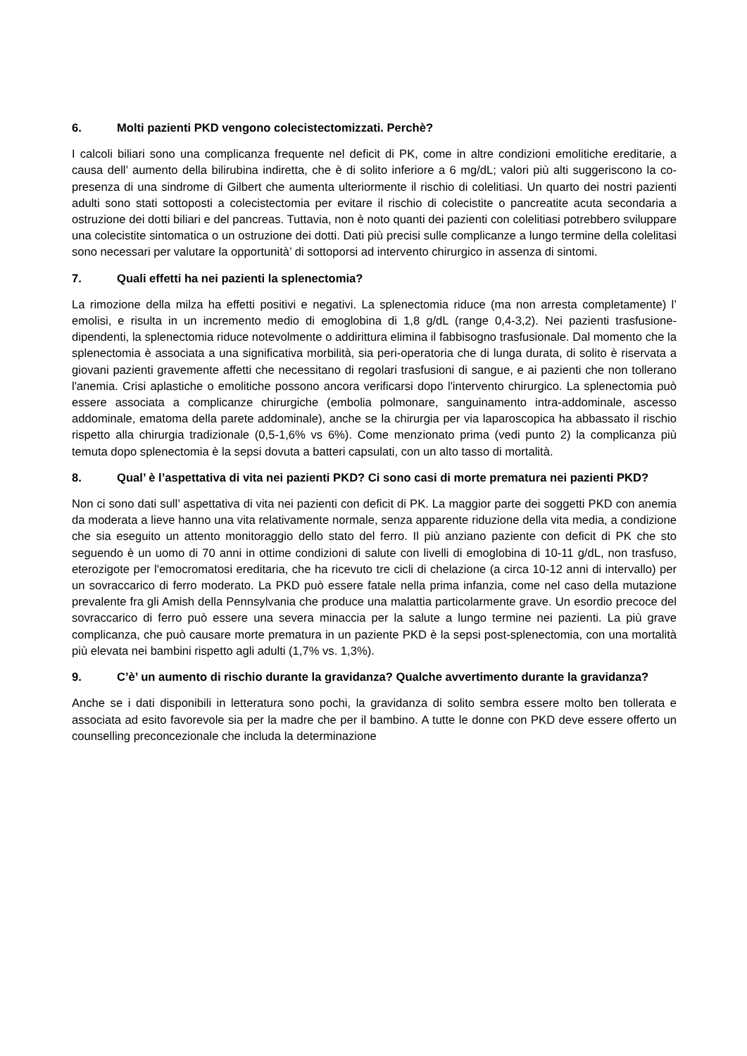6. Molti pazienti PKD vengono colecistectomizzati. Perchè?
I calcoli biliari sono una complicanza frequente nel deficit di PK, come in altre condizioni emolitiche ereditarie, a causa dell’ aumento della bilirubina indiretta, che è di solito inferiore a 6 mg/dL; valori più alti suggeriscono la co-presenza di una sindrome di Gilbert che aumenta ulteriormente il rischio di colelitiasi. Un quarto dei nostri pazienti adulti sono stati sottoposti a colecistectomia per evitare il rischio di colecistite o pancreatite acuta secondaria a ostruzione dei dotti biliari e del pancreas. Tuttavia, non è noto quanti dei pazienti con colelitiasi potrebbero sviluppare una colecistite sintomatica o un ostruzione dei dotti. Dati più precisi sulle complicanze a lungo termine della colelitasi sono necessari per valutare la opportunità’ di sottoporsi ad intervento chirurgico in assenza di sintomi.
7. Quali effetti ha nei pazienti la splenectomia?
La rimozione della milza ha effetti positivi e negativi. La splenectomia riduce (ma non arresta completamente) l’ emolisi, e risulta in un incremento medio di emoglobina di 1,8 g/dL (range 0,4-3,2). Nei pazienti trasfusione-dipendenti, la splenectomia riduce notevolmente o addirittura elimina il fabbisogno trasfusionale. Dal momento che la splenectomia è associata a una significativa morbilità, sia peri-operatoria che di lunga durata, di solito è riservata a giovani pazienti gravemente affetti che necessitano di regolari trasfusioni di sangue, e ai pazienti che non tollerano l'anemia. Crisi aplastiche o emolitiche possono ancora verificarsi dopo l'intervento chirurgico. La splenectomia può essere associata a complicanze chirurgiche (embolia polmonare, sanguinamento intra-addominale, ascesso addominale, ematoma della parete addominale), anche se la chirurgia per via laparoscopica ha abbassato il rischio rispetto alla chirurgia tradizionale (0,5-1,6% vs 6%). Come menzionato prima (vedi punto 2) la complicanza più temuta dopo splenectomia è la sepsi dovuta a batteri capsulati, con un alto tasso di mortalità.
8. Qual’ è l’aspettativa di vita nei pazienti PKD? Ci sono casi di morte prematura nei pazienti PKD?
Non ci sono dati sull’ aspettativa di vita nei pazienti con deficit di PK. La maggior parte dei soggetti PKD con anemia da moderata a lieve hanno una vita relativamente normale, senza apparente riduzione della vita media, a condizione che sia eseguito un attento monitoraggio dello stato del ferro. Il più anziano paziente con deficit di PK che sto seguendo è un uomo di 70 anni in ottime condizioni di salute con livelli di emoglobina di 10-11 g/dL, non trasfuso, eterozigote per l'emocromatosi ereditaria, che ha ricevuto tre cicli di chelazione (a circa 10-12 anni di intervallo) per un sovraccarico di ferro moderato. La PKD può essere fatale nella prima infanzia, come nel caso della mutazione prevalente fra gli Amish della Pennsylvania che produce una malattia particolarmente grave. Un esordio precoce del sovraccarico di ferro può essere una severa minaccia per la salute a lungo termine nei pazienti. La più grave complicanza, che può causare morte prematura in un paziente PKD è la sepsi post-splenectomia, con una mortalità più elevata nei bambini rispetto agli adulti (1,7% vs. 1,3%).
9. C’è’ un aumento di rischio durante la gravidanza? Qualche avvertimento durante la gravidanza?
Anche se i dati disponibili in letteratura sono pochi, la gravidanza di solito sembra essere molto ben tollerata e associata ad esito favorevole sia per la madre che per il bambino. A tutte le donne con PKD deve essere offerto un counselling preconcezionale che includa la determinazione